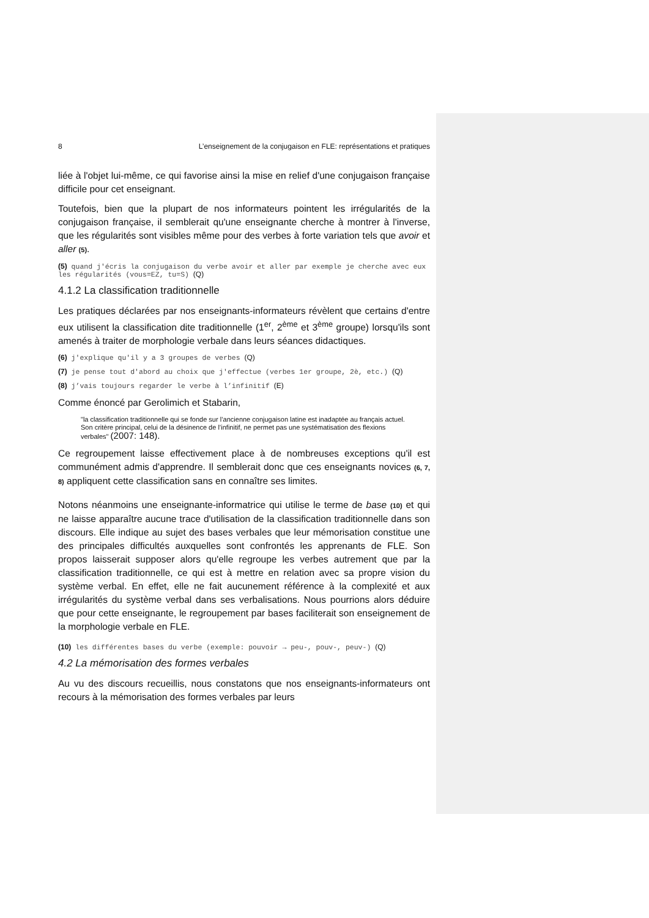8 L’enseignement de la conjugaison en FLE: représentations et pratiques
liée à l'objet lui-même, ce qui favorise ainsi la mise en relief d'une conjugaison française difficile pour cet enseignant.
Toutefois, bien que la plupart de nos informateurs pointent les irrégularités de la conjugaison française, il semblerait qu'une enseignante cherche à montrer à l'inverse, que les régularités sont visibles même pour des verbes à forte variation tels que avoir et aller (5).
(5) quand j'écris la conjugaison du verbe avoir et aller par exemple je cherche avec eux les régularités (vous=EZ, tu=S) (Q)
4.1.2 La classification traditionnelle
Les pratiques déclarées par nos enseignants-informateurs révèlent que certains d'entre eux utilisent la classification dite traditionnelle (1<sup>er</sup>, 2<sup>ème</sup> et 3<sup>ème</sup> groupe) lorsqu'ils sont amenés à traiter de morphologie verbale dans leurs séances didactiques.
(6) j'explique qu'il y a 3 groupes de verbes (Q)
(7) je pense tout d'abord au choix que j'effectue (verbes 1er groupe, 2è, etc.) (Q)
(8) j’vais toujours regarder le verbe à l’infinitif (E)
Comme énoncé par Gerolimich et Stabarin,
"la classification traditionnelle qui se fonde sur l’ancienne conjugaison latine est inadaptée au français actuel. Son critère principal, celui de la désinence de l’infinitif, ne permet pas une systématisation des flexions verbales" (2007: 148).
Ce regroupement laisse effectivement place à de nombreuses exceptions qu'il est communément admis d'apprendre. Il semblerait donc que ces enseignants novices (6, 7, 8) appliquent cette classification sans en connaître ses limites.
Notons néanmoins une enseignante-informatrice qui utilise le terme de base (10) et qui ne laisse apparaître aucune trace d'utilisation de la classification traditionnelle dans son discours. Elle indique au sujet des bases verbales que leur mémorisation constitue une des principales difficultés auxquelles sont confrontés les apprenants de FLE. Son propos laisserait supposer alors qu'elle regroupe les verbes autrement que par la classification traditionnelle, ce qui est à mettre en relation avec sa propre vision du système verbal. En effet, elle ne fait aucunement référence à la complexité et aux irrégularités du système verbal dans ses verbalisations. Nous pourrions alors déduire que pour cette enseignante, le regroupement par bases faciliterait son enseignement de la morphologie verbale en FLE.
(10) les différentes bases du verbe (exemple: pouvoir → peu-, pouv-, peuv-) (Q)
4.2 La mémorisation des formes verbales
Au vu des discours recueillis, nous constatons que nos enseignants-informateurs ont recours à la mémorisation des formes verbales par leurs